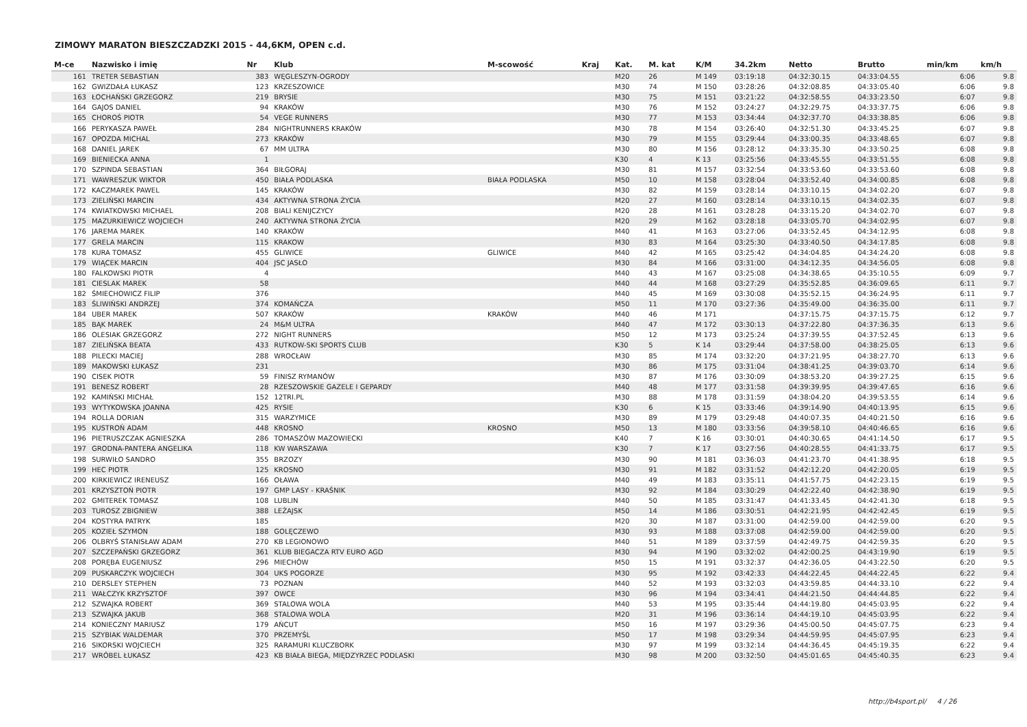ZIMOWY MARATON BIESZCZADZKI 2015 - 44,6KM, OPEN c.d.
| M-ce | Nazwisko i imię | Nr | Klub | M-scowość | Kraj | Kat. | M. kat | K/M | 34.2km | Netto | Brutto | min/km | km/h |
| --- | --- | --- | --- | --- | --- | --- | --- | --- | --- | --- | --- | --- | --- |
| 161 | TRETER SEBASTIAN | 383 | WĘGLESZYN-OGRODY | | | M20 | 26 | M 149 | 03:19:18 | 04:32:30.15 | 04:33:04.55 | 6:06 | 9.8 |
| 162 | GWIZDAŁA ŁUKASZ | 123 | KRZESZOWICE | | | M30 | 74 | M 150 | 03:28:26 | 04:32:08.85 | 04:33:05.40 | 6:06 | 9.8 |
| 163 | ŁOCHAŃSKI GRZEGORZ | 219 | BRYSIE | | | M30 | 75 | M 151 | 03:21:22 | 04:32:58.55 | 04:33:23.50 | 6:07 | 9.8 |
| 164 | GAJOS DANIEL | 94 | KRAKÓW | | | M30 | 76 | M 152 | 03:24:27 | 04:32:29.75 | 04:33:37.75 | 6:06 | 9.8 |
| 165 | CHOROŚ PIOTR | 54 | VEGE RUNNERS | | | M30 | 77 | M 153 | 03:34:44 | 04:32:37.70 | 04:33:38.85 | 6:06 | 9.8 |
| 166 | PERYKASZA PAWEŁ | 284 | NIGHTRUNNERS KRAKÓW | | | M30 | 78 | M 154 | 03:26:40 | 04:32:51.30 | 04:33:45.25 | 6:07 | 9.8 |
| 167 | OPOZDA MICHAL | 273 | KRAKÓW | | | M30 | 79 | M 155 | 03:29:44 | 04:33:00.35 | 04:33:48.65 | 6:07 | 9.8 |
| 168 | DANIEL JAREK | 67 | MM ULTRA | | | M30 | 80 | M 156 | 03:28:12 | 04:33:35.30 | 04:33:50.25 | 6:08 | 9.8 |
| 169 | BIENIECKA ANNA | 1 | | | | K30 | 4 | K 13 | 03:25:56 | 04:33:45.55 | 04:33:51.55 | 6:08 | 9.8 |
| 170 | SZPINDA SEBASTIAN | 364 | BIŁGORAJ | | | M30 | 81 | M 157 | 03:32:54 | 04:33:53.60 | 04:33:53.60 | 6:08 | 9.8 |
| 171 | WAWRESZUK WIKTOR | 450 | BIAŁA PODLASKA | BIAŁA PODLASKA | | M50 | 10 | M 158 | 03:28:04 | 04:33:52.40 | 04:34:00.85 | 6:08 | 9.8 |
| 172 | KACZMAREK PAWEL | 145 | KRAKÓW | | | M30 | 82 | M 159 | 03:28:14 | 04:33:10.15 | 04:34:02.20 | 6:07 | 9.8 |
| 173 | ZIELIŃSKI MARCIN | 434 | AKTYWNA STRONA ŻYCIA | | | M20 | 27 | M 160 | 03:28:14 | 04:33:10.15 | 04:34:02.35 | 6:07 | 9.8 |
| 174 | KWIATKOWSKI MICHAEL | 208 | BIALI KENIJCZYCY | | | M20 | 28 | M 161 | 03:28:28 | 04:33:15.20 | 04:34:02.70 | 6:07 | 9.8 |
| 175 | MAZURKIEWICZ WOJCIECH | 240 | AKTYWNA STRONA ŻYCIA | | | M20 | 29 | M 162 | 03:28:18 | 04:33:05.70 | 04:34:02.95 | 6:07 | 9.8 |
| 176 | JAREMA MAREK | 140 | KRAKÓW | | | M40 | 41 | M 163 | 03:27:06 | 04:33:52.45 | 04:34:12.95 | 6:08 | 9.8 |
| 177 | GRELA MARCIN | 115 | KRAKOW | | | M30 | 83 | M 164 | 03:25:30 | 04:33:40.50 | 04:34:17.85 | 6:08 | 9.8 |
| 178 | KURA TOMASZ | 455 | GLIWICE | GLIWICE | | M40 | 42 | M 165 | 03:25:42 | 04:34:04.85 | 04:34:24.20 | 6:08 | 9.8 |
| 179 | WIĄCEK MARCIN | 404 | JSC JASŁO | | | M30 | 84 | M 166 | 03:31:00 | 04:34:12.35 | 04:34:56.05 | 6:08 | 9.8 |
| 180 | FALKOWSKI PIOTR | 4 | | | | M40 | 43 | M 167 | 03:25:08 | 04:34:38.65 | 04:35:10.55 | 6:09 | 9.7 |
| 181 | CIESLAK MAREK | 58 | | | | M40 | 44 | M 168 | 03:27:29 | 04:35:52.85 | 04:36:09.65 | 6:11 | 9.7 |
| 182 | ŚMIECHOWICZ FILIP | 376 | | | | M40 | 45 | M 169 | 03:30:08 | 04:35:52.15 | 04:36:24.95 | 6:11 | 9.7 |
| 183 | ŚLIWIŃSKI ANDRZEJ | 374 | KOMAŃCZA | | | M50 | 11 | M 170 | 03:27:36 | 04:35:49.00 | 04:36:35.00 | 6:11 | 9.7 |
| 184 | UBER MAREK | 507 | KRAKÓW | KRAKÓW | | M40 | 46 | M 171 | | 04:37:15.75 | 04:37:15.75 | 6:12 | 9.7 |
| 185 | BĄK MAREK | 24 | M&M ULTRA | | | M40 | 47 | M 172 | 03:30:13 | 04:37:22.80 | 04:37:36.35 | 6:13 | 9.6 |
| 186 | OLESIAK GRZEGORZ | 272 | NIGHT RUNNERS | | | M50 | 12 | M 173 | 03:25:24 | 04:37:39.55 | 04:37:52.45 | 6:13 | 9.6 |
| 187 | ZIELIŃSKA BEATA | 433 | RUTKOW-SKI SPORTS CLUB | | | K30 | 5 | K 14 | 03:29:44 | 04:37:58.00 | 04:38:25.05 | 6:13 | 9.6 |
| 188 | PILECKI MACIEJ | 288 | WROCŁAW | | | M30 | 85 | M 174 | 03:32:20 | 04:37:21.95 | 04:38:27.70 | 6:13 | 9.6 |
| 189 | MAKOWSKI ŁUKASZ | 231 | | | | M30 | 86 | M 175 | 03:31:04 | 04:38:41.25 | 04:39:03.70 | 6:14 | 9.6 |
| 190 | CISEK PIOTR | 59 | FINISZ RYMANÓW | | | M30 | 87 | M 176 | 03:30:09 | 04:38:53.20 | 04:39:27.25 | 6:15 | 9.6 |
| 191 | BENESZ ROBERT | 28 | RZESZOWSKIE GAZELE I GEPARDY | | | M40 | 48 | M 177 | 03:31:58 | 04:39:39.95 | 04:39:47.65 | 6:16 | 9.6 |
| 192 | KAMIŃSKI MICHAŁ | 152 | 12TRI.PL | | | M30 | 88 | M 178 | 03:31:59 | 04:38:04.20 | 04:39:53.55 | 6:14 | 9.6 |
| 193 | WYTYKOWSKA JOANNA | 425 | RYSIE | | | K30 | 6 | K 15 | 03:33:46 | 04:39:14.90 | 04:40:13.95 | 6:15 | 9.6 |
| 194 | ROLLA DORIAN | 315 | WARZYMICE | | | M30 | 89 | M 179 | 03:29:48 | 04:40:07.35 | 04:40:21.50 | 6:16 | 9.6 |
| 195 | KUSTROŃ ADAM | 448 | KROSNO | KROSNO | | M50 | 13 | M 180 | 03:33:56 | 04:39:58.10 | 04:40:46.65 | 6:16 | 9.6 |
| 196 | PIETRUSZCZAK AGNIESZKA | 286 | TOMASZÓW MAZOWIECKI | | | K40 | 7 | K 16 | 03:30:01 | 04:40:30.65 | 04:41:14.50 | 6:17 | 9.5 |
| 197 | GRODNA-PANTERA ANGELIKA | 118 | KW WARSZAWA | | | K30 | 7 | K 17 | 03:27:56 | 04:40:28.55 | 04:41:33.75 | 6:17 | 9.5 |
| 198 | SURWIŁO SANDRO | 355 | BRZOZY | | | M30 | 90 | M 181 | 03:36:03 | 04:41:23.70 | 04:41:38.95 | 6:18 | 9.5 |
| 199 | HEC PIOTR | 125 | KROSNO | | | M30 | 91 | M 182 | 03:31:52 | 04:42:12.20 | 04:42:20.05 | 6:19 | 9.5 |
| 200 | KIRKIEWICZ IRENEUSZ | 166 | OŁAWA | | | M40 | 49 | M 183 | 03:35:11 | 04:41:57.75 | 04:42:23.15 | 6:19 | 9.5 |
| 201 | KRZYSZTOŃ PIOTR | 197 | GMP LASY - KRAŚNIK | | | M30 | 92 | M 184 | 03:30:29 | 04:42:22.40 | 04:42:38.90 | 6:19 | 9.5 |
| 202 | GMITEREK TOMASZ | 108 | LUBLIN | | | M40 | 50 | M 185 | 03:31:47 | 04:41:33.45 | 04:42:41.30 | 6:18 | 9.5 |
| 203 | TUROSZ ZBIGNIEW | 388 | LEŻAJSK | | | M50 | 14 | M 186 | 03:30:51 | 04:42:21.95 | 04:42:42.45 | 6:19 | 9.5 |
| 204 | KOSTYRA PATRYK | 185 | | | | M20 | 30 | M 187 | 03:31:00 | 04:42:59.00 | 04:42:59.00 | 6:20 | 9.5 |
| 205 | KOZIEŁ SZYMON | 188 | GOLĘCZEWO | | | M30 | 93 | M 188 | 03:37:08 | 04:42:59.00 | 04:42:59.00 | 6:20 | 9.5 |
| 206 | OLBRYŚ STANISŁAW ADAM | 270 | KB LEGIONOWO | | | M40 | 51 | M 189 | 03:37:59 | 04:42:49.75 | 04:42:59.35 | 6:20 | 9.5 |
| 207 | SZCZEPAŃSKI GRZEGORZ | 361 | KLUB BIEGACZA RTV EURO AGD | | | M30 | 94 | M 190 | 03:32:02 | 04:42:00.25 | 04:43:19.90 | 6:19 | 9.5 |
| 208 | PORĘBA EUGENIUSZ | 296 | MIECHÓW | | | M50 | 15 | M 191 | 03:32:37 | 04:42:36.05 | 04:43:22.50 | 6:20 | 9.5 |
| 209 | PUSKARCZYK WOJCIECH | 304 | UKS POGORZE | | | M30 | 95 | M 192 | 03:42:33 | 04:44:22.45 | 04:44:22.45 | 6:22 | 9.4 |
| 210 | DERSLEY STEPHEN | 73 | POZNAN | | | M40 | 52 | M 193 | 03:32:03 | 04:43:59.85 | 04:44:33.10 | 6:22 | 9.4 |
| 211 | WAŁCZYK KRZYSZTOF | 397 | OWCE | | | M30 | 96 | M 194 | 03:34:41 | 04:44:21.50 | 04:44:44.85 | 6:22 | 9.4 |
| 212 | SZWAJKA ROBERT | 369 | STALOWA WOLA | | | M40 | 53 | M 195 | 03:35:44 | 04:44:19.80 | 04:45:03.95 | 6:22 | 9.4 |
| 213 | SZWAJKA JAKUB | 368 | STALOWA WOLA | | | M20 | 31 | M 196 | 03:36:14 | 04:44:19.10 | 04:45:03.95 | 6:22 | 9.4 |
| 214 | KONIECZNY MARIUSZ | 179 | AŃCUT | | | M50 | 16 | M 197 | 03:29:36 | 04:45:00.50 | 04:45:07.75 | 6:23 | 9.4 |
| 215 | SZYBIAK WALDEMAR | 370 | PRZEMYŚL | | | M50 | 17 | M 198 | 03:29:34 | 04:44:59.95 | 04:45:07.95 | 6:23 | 9.4 |
| 216 | SIKORSKI WOJCIECH | 325 | RARAMURI KLUCZBORK | | | M30 | 97 | M 199 | 03:32:14 | 04:44:36.45 | 04:45:19.35 | 6:22 | 9.4 |
| 217 | WRÓBEL ŁUKASZ | 423 | KB BIAŁA BIEGA, MIĘDZYRZEC PODLASKI | | | M30 | 98 | M 200 | 03:32:50 | 04:45:01.65 | 04:45:40.35 | 6:23 | 9.4 |
http://b4sport.pl/ 4 / 26